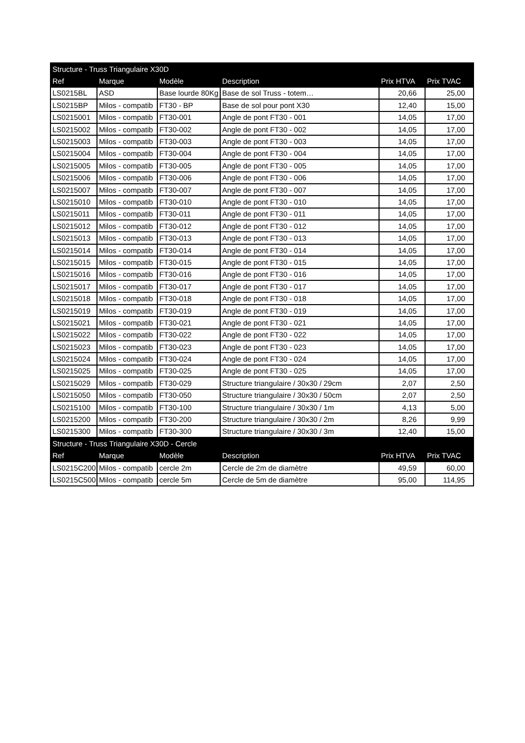| Structure - Truss Triangulaire X30D | | | | | |
| --- | --- | --- | --- | --- | --- |
| Ref | Marque | Modèle | Description | Prix HTVA | Prix TVAC |
| LS0215BL | ASD | Base lourde 80Kg | Base de sol Truss - totem… | 20,66 | 25,00 |
| LS0215BP | Milos - compatib | FT30 - BP | Base de sol pour pont X30 | 12,40 | 15,00 |
| LS0215001 | Milos - compatib | FT30-001 | Angle de pont FT30 - 001 | 14,05 | 17,00 |
| LS0215002 | Milos - compatib | FT30-002 | Angle de pont FT30 - 002 | 14,05 | 17,00 |
| LS0215003 | Milos - compatib | FT30-003 | Angle de pont FT30 - 003 | 14,05 | 17,00 |
| LS0215004 | Milos - compatib | FT30-004 | Angle de pont FT30 - 004 | 14,05 | 17,00 |
| LS0215005 | Milos - compatib | FT30-005 | Angle de pont FT30 - 005 | 14,05 | 17,00 |
| LS0215006 | Milos - compatib | FT30-006 | Angle de pont FT30 - 006 | 14,05 | 17,00 |
| LS0215007 | Milos - compatib | FT30-007 | Angle de pont FT30 - 007 | 14,05 | 17,00 |
| LS0215010 | Milos - compatib | FT30-010 | Angle de pont FT30 - 010 | 14,05 | 17,00 |
| LS0215011 | Milos - compatib | FT30-011 | Angle de pont FT30 - 011 | 14,05 | 17,00 |
| LS0215012 | Milos - compatib | FT30-012 | Angle de pont FT30 - 012 | 14,05 | 17,00 |
| LS0215013 | Milos - compatib | FT30-013 | Angle de pont FT30 - 013 | 14,05 | 17,00 |
| LS0215014 | Milos - compatib | FT30-014 | Angle de pont FT30 - 014 | 14,05 | 17,00 |
| LS0215015 | Milos - compatib | FT30-015 | Angle de pont FT30 - 015 | 14,05 | 17,00 |
| LS0215016 | Milos - compatib | FT30-016 | Angle de pont FT30 - 016 | 14,05 | 17,00 |
| LS0215017 | Milos - compatib | FT30-017 | Angle de pont FT30 - 017 | 14,05 | 17,00 |
| LS0215018 | Milos - compatib | FT30-018 | Angle de pont FT30 - 018 | 14,05 | 17,00 |
| LS0215019 | Milos - compatib | FT30-019 | Angle de pont FT30 - 019 | 14,05 | 17,00 |
| LS0215021 | Milos - compatib | FT30-021 | Angle de pont FT30 - 021 | 14,05 | 17,00 |
| LS0215022 | Milos - compatib | FT30-022 | Angle de pont FT30 - 022 | 14,05 | 17,00 |
| LS0215023 | Milos - compatib | FT30-023 | Angle de pont FT30 - 023 | 14,05 | 17,00 |
| LS0215024 | Milos - compatib | FT30-024 | Angle de pont FT30 - 024 | 14,05 | 17,00 |
| LS0215025 | Milos - compatib | FT30-025 | Angle de pont FT30 - 025 | 14,05 | 17,00 |
| LS0215029 | Milos - compatib | FT30-029 | Structure triangulaire / 30x30 / 29cm | 2,07 | 2,50 |
| LS0215050 | Milos - compatib | FT30-050 | Structure triangulaire / 30x30 / 50cm | 2,07 | 2,50 |
| LS0215100 | Milos - compatib | FT30-100 | Structure triangulaire / 30x30 / 1m | 4,13 | 5,00 |
| LS0215200 | Milos - compatib | FT30-200 | Structure triangulaire / 30x30 / 2m | 8,26 | 9,99 |
| LS0215300 | Milos - compatib | FT30-300 | Structure triangulaire / 30x30 / 3m | 12,40 | 15,00 |
| Structure - Truss Triangulaire X30D - Cercle | | | | | |
| Ref | Marque | Modèle | Description | Prix HTVA | Prix TVAC |
| LS0215C200 | Milos - compatib | cercle 2m | Cercle de 2m de diamètre | 49,59 | 60,00 |
| LS0215C500 | Milos - compatib | cercle 5m | Cercle de 5m de diamètre | 95,00 | 114,95 |